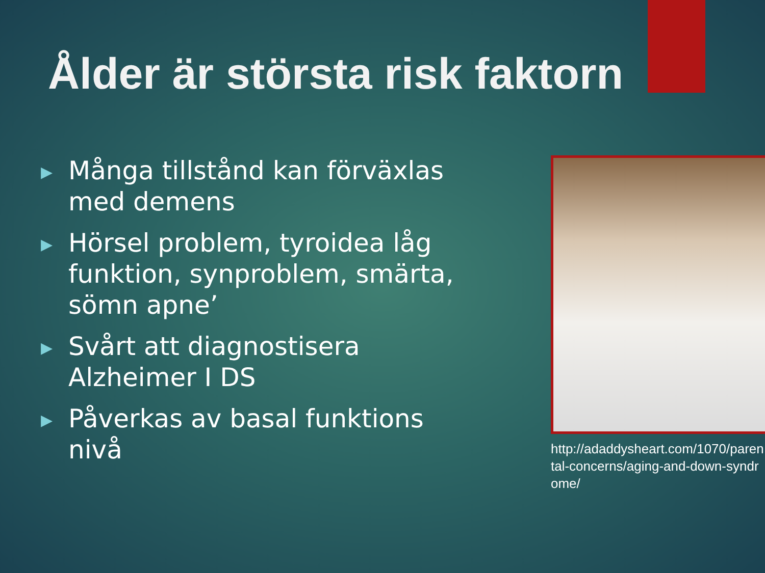Ålder är största risk faktorn
▶ Många tillstånd kan förväxlas med demens
▶ Hörsel problem, tyroidea låg funktion, synproblem, smärta, sömn apne’
▶ Svårt att diagnostisera Alzheimer I DS
▶ Påverkas av basal funktions nivå
http://adaddysheart.com/1070/parental-concerns/aging-and-down-syndrome/